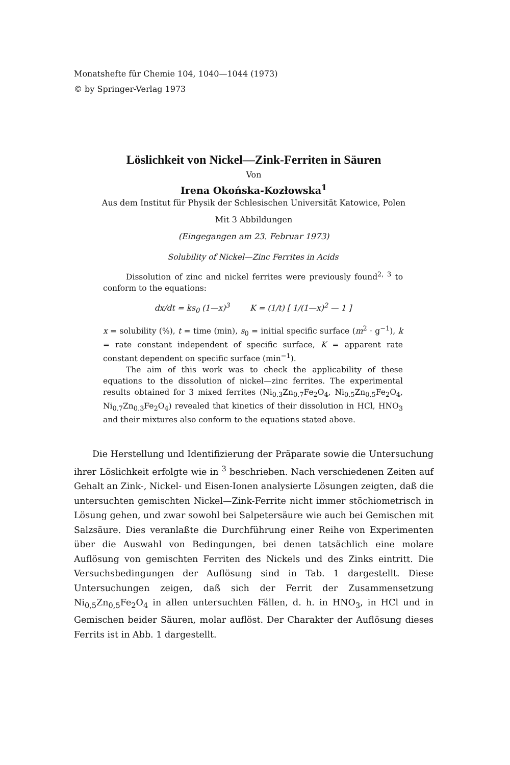Monatshefte für Chemie 104, 1040—1044 (1973)
© by Springer-Verlag 1973
Löslichkeit von Nickel—Zink-Ferriten in Säuren
Von
Irena Okońska-Kozłowska<sup>1</sup>
Aus dem Institut für Physik der Schlesischen Universität Katowice, Polen
Mit 3 Abbildungen
(Eingegangen am 23. Februar 1973)
Solubility of Nickel—Zinc Ferrites in Acids
Dissolution of zinc and nickel ferrites were previously found<sup>2, 3</sup> to conform to the equations:
dx/dt = ks<sub>0</sub> (1—x)<sup>3</sup> K = (1/t) [ 1/(1—x)<sup>2</sup> — 1 ]
x = solubility (%), t = time (min), s<sub>0</sub> = initial specific surface (m<sup>2</sup> · g<sup>−1</sup>), k = rate constant independent of specific surface, K = apparent rate constant dependent on specific surface (min<sup>−1</sup>).
The aim of this work was to check the applicability of these equations to the dissolution of nickel—zinc ferrites. The experimental results obtained for 3 mixed ferrites (Ni<sub>0.3</sub>Zn<sub>0.7</sub>Fe<sub>2</sub>O<sub>4</sub>, Ni<sub>0.5</sub>Zn<sub>0.5</sub>Fe<sub>2</sub>O<sub>4</sub>, Ni<sub>0.7</sub>Zn<sub>0.3</sub>Fe<sub>2</sub>O<sub>4</sub>) revealed that kinetics of their dissolution in HCl, HNO<sub>3</sub> and their mixtures also conform to the equations stated above.
Die Herstellung und Identifizierung der Präparate sowie die Untersuchung ihrer Löslichkeit erfolgte wie in <sup>3</sup> beschrieben. Nach verschiedenen Zeiten auf Gehalt an Zink-, Nickel- und Eisen-Ionen analysierte Lösungen zeigten, daß die untersuchten gemischten Nickel—Zink-Ferrite nicht immer stöchiometrisch in Lösung gehen, und zwar sowohl bei Salpetersäure wie auch bei Gemischen mit Salzsäure. Dies veranlaßte die Durchführung einer Reihe von Experimenten über die Auswahl von Bedingungen, bei denen tatsächlich eine molare Auflösung von gemischten Ferriten des Nickels und des Zinks eintritt. Die Versuchsbedingungen der Auflösung sind in Tab. 1 dargestellt. Diese Untersuchungen zeigen, daß sich der Ferrit der Zusammensetzung Ni<sub>0,5</sub>Zn<sub>0,5</sub>Fe<sub>2</sub>O<sub>4</sub> in allen untersuchten Fällen, d. h. in HNO<sub>3</sub>, in HCl und in Gemischen beider Säuren, molar auflöst. Der Charakter der Auflösung dieses Ferrits ist in Abb. 1 dargestellt.